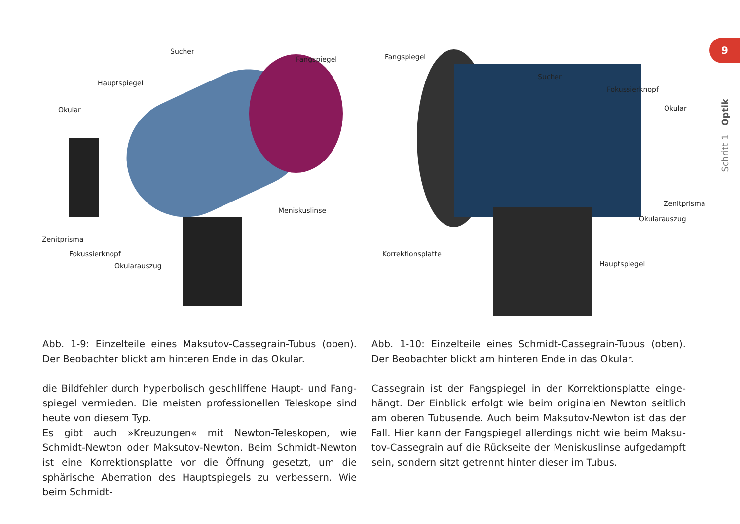9
Schritt 1 Optik
Sucher
Fangspiegel
Hauptspiegel
Okular
Meniskuslinse
Zenitprisma
Fokussierknopf
Okularauszug
Fangspiegel
Sucher
Fokussierknopf
Okular
Zenitprisma
Okularauszug
Korrektionsplatte
Hauptspiegel
Abb. 1-9: Einzelteile eines Maksutov-Cassegrain-Tubus (oben). Der Beobachter blickt am hinteren Ende in das Okular.
die Bildfehler durch hyperbolisch geschliffene Haupt- und Fang­spiegel vermieden. Die meisten professionellen Teleskope sind heute von diesem Typ.
Es gibt auch »Kreuzungen« mit Newton-Teleskopen, wie Schmidt-Newton oder Maksutov-Newton. Beim Schmidt-Newton ist eine Korrektionsplatte vor die Öffnung gesetzt, um die sphärische Ab­erration des Hauptspiegels zu verbessern. Wie beim Schmidt-
Abb. 1-10: Einzelteile eines Schmidt-Cassegrain-Tubus (oben). Der Beobachter blickt am hinteren Ende in das Okular.
Cassegrain ist der Fangspiegel in der Korrektionsplatte einge­hängt. Der Einblick erfolgt wie beim originalen Newton seitlich am oberen Tubusende. Auch beim Maksutov-Newton ist das der Fall. Hier kann der Fangspiegel allerdings nicht wie beim Maksu­tov-Cassegrain auf die Rückseite der Meniskuslinse aufgedampft sein, sondern sitzt getrennt hinter dieser im Tubus.